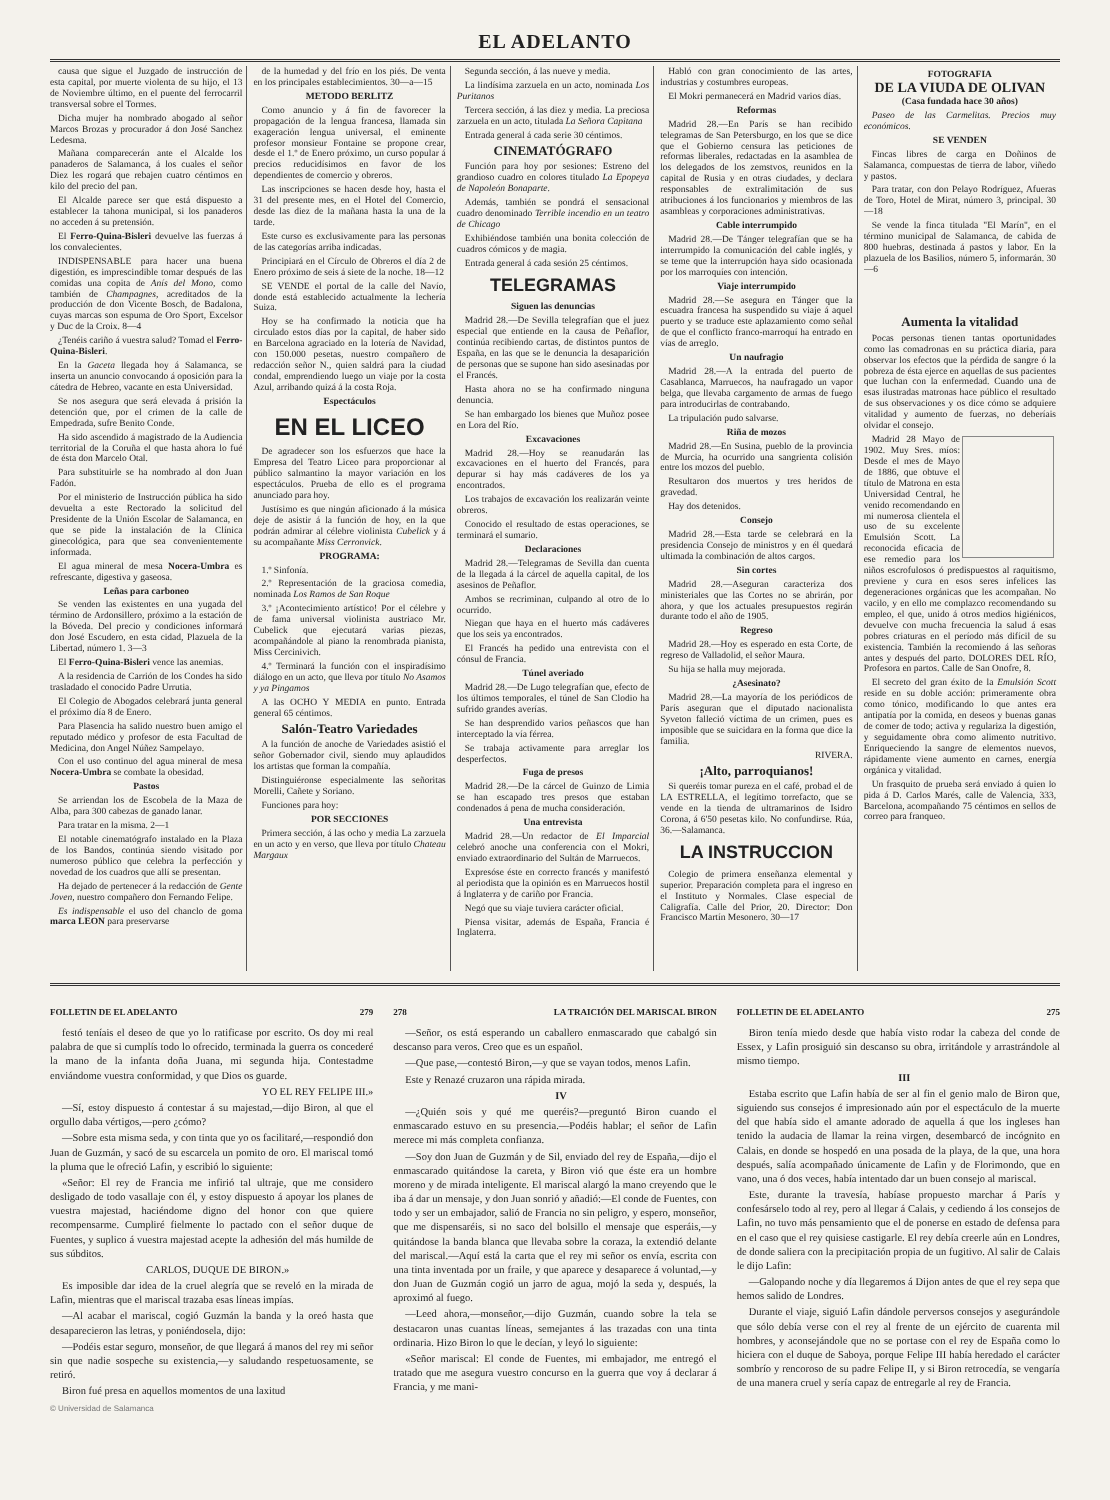EL ADELANTO
causa que sigue el Juzgado de instrucción de esta capital, por muerte violenta de su hijo, el 13 de Noviembre último, en el puente del ferrocarril transversal sobre el Tormes.
Dicha mujer ha nombrado abogado al señor Marcos Brozas y procurador á don José Sanchez Ledesma.
Mañana comparecerán ante el Alcalde los panaderos de Salamanca, á los cuales el señor Diez les rogará que rebajen cuatro céntimos en kilo del precio del pan.
El Alcalde parece ser que está dispuesto a establecer la tahona municipal, si los panaderos no acceden á su pretensión.
El Ferro-Quina-Bisleri devuelve las fuerzas á los convalecientes.
INDISPENSABLE para hacer una buena digestión, es imprescindible tomar después de las comidas una copita de Anís del Mono, como también de Champagnes, acreditados de la producción de don Vicente Bosch, de Badalona, cuyas marcas son espuma de Oro Sport, Excelsor y Duc de la Croix. 8—4
¿Tenéis cariño á vuestra salud? Tomad el Ferro-Quina-Bisleri.
En la Gaceta llegada hoy á Salamanca, se inserta un anuncio convocando á oposición para la cátedra de Hebreo, vacante en esta Universidad.
Se nos asegura que será elevada á prisión la detención que, por el crimen de la calle de Empedrada, sufre Benito Conde.
Ha sido ascendido á magistrado de la Audiencia territorial de la Coruña el que hasta ahora lo fué de ésta don Marcelo Otal.
Para substituirle se ha nombrado al don Juan Fadón.
Por el ministerio de Instrucción pública ha sido devuelta a este Rectorado la solicitud del Presidente de la Unión Escolar de Salamanca, en que se pide la instalación de la Clínica ginecológica, para que sea convenientemente informada.
El agua mineral de mesa Nocera-Umbra es refrescante, digestiva y gaseosa.
Leñas para carboneo
Se venden las existentes en una yugada del término de Ardonsillero, próximo a la estación de la Bóveda. Del precio y condiciones informará don José Escudero, en esta cidad, Plazuela de la Libertad, número 1. 3—3
El Ferro-Quina-Bisleri vence las anemias.
A la residencia de Carrión de los Condes ha sido trasladado el conocido Padre Urrutia.
El Colegio de Abogados celebrará junta general el próximo día 8 de Enero.
Para Plasencia ha salido nuestro buen amigo el reputado médico y profesor de esta Facultad de Medicina, don Angel Núñez Sampelayo.
Con el uso continuo del agua mineral de mesa Nocera-Umbra se combate la obesidad.
Pastos
Se arriendan los de Escobela de la Maza de Alba, para 300 cabezas de ganado lanar.
Para tratar en la misma. 2—1
El notable cinematógrafo instalado en la Plaza de los Bandos, continúa siendo visitado por numeroso público que celebra la perfección y novedad de los cuadros que allí se presentan.
Ha dejado de pertenecer á la redacción de Gente Joven, nuestro compañero don Fernando Felipe.
Es indispensable el uso del chanclo de goma marca LEON para preservarse
de la humedad y del frío en los piés. De venta en los principales establecimientos. 30—a—15
METODO BERLITZ
Como anuncio y á fin de favorecer la propagación de la lengua francesa, llamada sin exageración lengua universal, el eminente profesor monsieur Fontaine se propone crear, desde el 1.º de Enero próximo, un curso popular á precios reducidísimos en favor de los dependientes de comercio y obreros.
Las inscripciones se hacen desde hoy, hasta el 31 del presente mes, en el Hotel del Comercio, desde las diez de la mañana hasta la una de la tarde.
Este curso es exclusivamente para las personas de las categorías arriba indicadas.
Principiará en el Círculo de Obreros el día 2 de Enero próximo de seis á siete de la noche. 18—12
SE VENDE el portal de la calle del Navío, donde está establecido actualmente la lechería Suiza.
Hoy se ha confirmado la noticia que ha circulado estos días por la capital, de haber sido en Barcelona agraciado en la lotería de Navidad, con 150.000 pesetas, nuestro compañero de redacción señor N., quien saldrá para la ciudad condal, emprendiendo luego un viaje por la costa Azul, arribando quizá á la costa Roja.
Espectáculos
EN EL LICEO
De agradecer son los esfuerzos que hace la Empresa del Teatro Liceo para proporcionar al público salmantino la mayor variación en los espectáculos. Prueba de ello es el programa anunciado para hoy.
Justísimo es que ningún aficionado á la música deje de asistir á la función de hoy, en la que podrán admirar al célebre violinista Cubelick y á su acompañante Miss Cerronvick.
PROGRAMA:
1.º Sinfonía.
2.º Representación de la graciosa comedia, nominada Los Ramos de San Roque
3.º ¡Acontecimiento artístico! Por el célebre y de fama universal violinista austriaco Mr. Cubelick que ejecutará varias piezas, acompañándole al piano la renombrada pianista, Miss Cercinivich.
4.º Terminará la función con el inspiradísimo diálogo en un acto, que lleva por título No Asamos y ya Pingamos
A las OCHO Y MEDIA en punto. Entrada general 65 céntimos.
Salón-Teatro Variedades
A la función de anoche de Variedades asistió el señor Gobernador civil, siendo muy aplaudidos los artistas que forman la compañía.
Distinguiéronse especialmente las señoritas Morelli, Cañete y Soriano.
Funciones para hoy:
POR SECCIONES
Primera sección, á las ocho y media La zarzuela en un acto y en verso, que lleva por título Chateau Margaux
Segunda sección, á las nueve y media.
La lindísima zarzuela en un acto, nominada Los Puritanos
Tercera sección, á las diez y media. La preciosa zarzuela en un acto, titulada La Señora Capitana
Entrada general á cada serie 30 céntimos.
CINEMATÓGRAFO
Función para hoy por sesiones: Estreno del grandioso cuadro en colores titulado La Epopeya de Napoleón Bonaparte.
Además, también se pondrá el sensacional cuadro denominado Terrible incendio en un teatro de Chicago
Exhibiéndose también una bonita colección de cuadros cómicos y de magia.
Entrada general á cada sesión 25 céntimos.
TELEGRAMAS
Siguen las denuncias
Madrid 28.—De Sevilla telegrafían que el juez especial que entiende en la causa de Peñaflor, continúa recibiendo cartas, de distintos puntos de España, en las que se le denuncia la desaparición de personas que se supone han sido asesinadas por el Francés.
Hasta ahora no se ha confirmado ninguna denuncia.
Se han embargado los bienes que Muñoz posee en Lora del Río.
Excavaciones
Madrid 28.—Hoy se reanudarán las excavaciones en el huerto del Francés, para depurar si hay más cadáveres de los ya encontrados.
Los trabajos de excavación los realizarán veinte obreros.
Conocido el resultado de estas operaciones, se terminará el sumario.
Declaraciones
Madrid 28.—Telegramas de Sevilla dan cuenta de la llegada á la cárcel de aquella capital, de los asesinos de Peñaflor.
Ambos se recriminan, culpando al otro de lo ocurrido.
Niegan que haya en el huerto más cadáveres que los seis ya encontrados.
El Francés ha pedido una entrevista con el cónsul de Francia.
Túnel averiado
Madrid 28.—De Lugo telegrafían que, efecto de los últimos temporales, el túnel de San Clodio ha sufrido grandes averías.
Se han desprendido varios peñascos que han interceptado la vía férrea.
Se trabaja activamente para arreglar los desperfectos.
Fuga de presos
Madrid 28.—De la cárcel de Guinzo de Limia se han escapado tres presos que estaban condenados á pena de mucha consideración.
Una entrevista
Madrid 28.—Un redactor de El Imparcial celebró anoche una conferencia con el Mokri, enviado extraordinario del Sultán de Marruecos.
Expresóse éste en correcto francés y manifestó al periodista que la opinión es en Marruecos hostil á Inglaterra y de cariño por Francia.
Negó que su viaje tuviera carácter oficial.
Piensa visitar, además de España, Francia é Inglaterra.
Habló con gran conocimiento de las artes, industrias y costumbres europeas.
El Mokri permanecerá en Madrid varios días.
Reformas
Madrid 28.—En París se han recibido telegramas de San Petersburgo, en los que se dice que el Gobierno censura las peticiones de reformas liberales, redactadas en la asamblea de los delegados de los zemstvos, reunidos en la capital de Rusia y en otras ciudades, y declara responsables de extralimitación de sus atribuciones á los funcionarios y miembros de las asambleas y corporaciones administrativas.
Cable interrumpido
Madrid 28.—De Tánger telegrafían que se ha interrumpido la comunicación del cable inglés, y se teme que la interrupción haya sido ocasionada por los marroquíes con intención.
Viaje interrumpido
Madrid 28.—Se asegura en Tánger que la escuadra francesa ha suspendido su viaje á aquel puerto y se traduce este aplazamiento como señal de que el conflicto franco-marroquí ha entrado en vías de arreglo.
Un naufragio
Madrid 28.—A la entrada del puerto de Casablanca, Marruecos, ha naufragado un vapor belga, que llevaba cargamento de armas de fuego para introducirlas de contrabando.
La tripulación pudo salvarse.
Riña de mozos
Madrid 28.—En Susina, pueblo de la provincia de Murcia, ha ocurrido una sangrienta colisión entre los mozos del pueblo.
Resultaron dos muertos y tres heridos de gravedad.
Hay dos detenidos.
Consejo
Madrid 28.—Esta tarde se celebrará en la presidencia Consejo de ministros y en él quedará ultimada la combinación de altos cargos.
Sin cortes
Madrid 28.—Aseguran caracteriza dos ministeriales que las Cortes no se abrirán, por ahora, y que los actuales presupuestos regirán durante todo el año de 1905.
Regreso
Madrid 28.—Hoy es esperado en esta Corte, de regreso de Valladolid, el señor Maura.
Su hija se halla muy mejorada.
¿Asesinato?
Madrid 28.—La mayoría de los periódicos de París aseguran que el diputado nacionalista Syveton falleció víctima de un crimen, pues es imposible que se suicidara en la forma que dice la familia.
RIVERA.
¡Alto, parroquianos!
Si queréis tomar pureza en el café, probad el de LA ESTRELLA, el legítimo torrefacto, que se vende en la tienda de ultramarinos de Isidro Corona, á 6'50 pesetas kilo. No confundirse. Rúa, 36.—Salamanca.
LA INSTRUCCION
Colegio de primera enseñanza elemental y superior. Preparación completa para el ingreso en el Instituto y Normales. Clase especial de Caligrafía. Calle del Prior, 20. Director: Don Francisco Martín Mesonero. 30—17
FOTOGRAFIA
DE LA VIUDA DE OLIVAN
(Casa fundada hace 30 años)
Paseo de las Carmelitas. Precios muy económicos.
SE VENDEN
Fincas libres de carga en Doñinos de Salamanca, compuestas de tierra de labor, viñedo y pastos.
Para tratar, con don Pelayo Rodríguez, Afueras de Toro, Hotel de Mirat, número 3, principal. 30—18
Se vende la finca titulada "El Marín", en el término municipal de Salamanca, de cabida de 800 huebras, destinada á pastos y labor. En la plazuela de los Basilios, número 5, informarán. 30—6
Aumenta la vitalidad
Pocas personas tienen tantas oportunidades como las comadronas en su práctica diaria, para observar los efectos que la pérdida de sangre ó la pobreza de ésta ejerce en aquellas de sus pacientes que luchan con la enfermedad. Cuando una de esas ilustradas matronas hace público el resultado de sus observaciones y os dice cómo se adquiere vitalidad y aumento de fuerzas, no deberíais olvidar el consejo.
Madrid 28 Mayo de 1902. Muy Sres. míos: Desde el mes de Mayo de 1886, que obtuve el título de Matrona en esta Universidad Central, he venido recomendando en mi numerosa clientela el uso de su excelente Emulsión Scott. La reconocida eficacia de ese remedio para los niños escrofulosos ó predispuestos al raquitismo, previene y cura en esos seres infelices las degeneraciones orgánicas que les acompañan. No vacilo, y en ello me complazco recomendando su empleo, el que, unido á otros medios higiénicos, devuelve con mucha frecuencia la salud á esas pobres criaturas en el período más difícil de su existencia. También la recomiendo á las señoras antes y después del parto. DOLORES DEL RÍO, Profesora en partos. Calle de San Onofre, 8.
El secreto del gran éxito de la Emulsión Scott reside en su doble acción: primeramente obra como tónico, modificando lo que antes era antipatía por la comida, en deseos y buenas ganas de comer de todo; activa y regulariza la digestión, y seguidamente obra como alimento nutritivo. Enriqueciendo la sangre de elementos nuevos, rápidamente viene aumento en carnes, energía orgánica y vitalidad.
Un frasquito de prueba será enviado á quien lo pida á D. Carlos Marés, calle de Valencia, 333, Barcelona, acompañando 75 céntimos en sellos de correo para franqueo.
FOLLETIN DE EL ADELANTO 279
festó teníais el deseo de que yo lo ratificase por escrito. Os doy mi real palabra de que si cumplís todo lo ofrecido, terminada la guerra os concederé la mano de la infanta doña Juana, mi segunda hija. Contestadme enviándome vuestra conformidad, y que Dios os guarde.
YO EL REY FELIPE III.»
—Sí, estoy dispuesto á contestar á su majestad,—dijo Biron, al que el orgullo daba vértigos,—pero ¿cómo?
—Sobre esta misma seda, y con tinta que yo os facilitaré,—respondió don Juan de Guzmán, y sacó de su escarcela un pomito de oro. El mariscal tomó la pluma que le ofreció Lafin, y escribió lo siguiente:
«Señor: El rey de Francia me infirió tal ultraje, que me considero desligado de todo vasallaje con él, y estoy dispuesto á apoyar los planes de vuestra majestad, haciéndome digno del honor con que quiere recompensarme. Cumpliré fielmente lo pactado con el señor duque de Fuentes, y suplico á vuestra majestad acepte la adhesión del más humilde de sus súbditos.
CARLOS, DUQUE DE BIRON.»
Es imposible dar idea de la cruel alegría que se reveló en la mirada de Lafin, mientras que el mariscal trazaba esas líneas impías.
—Al acabar el mariscal, cogió Guzmán la banda y la oreó hasta que desaparecieron las letras, y poniéndosela, dijo:
—Podéis estar seguro, monseñor, de que llegará á manos del rey mi señor sin que nadie sospeche su existencia,—y saludando respetuosamente, se retiró.
Biron fué presa en aquellos momentos de una laxitud
278 LA TRAICIÓN DEL MARISCAL BIRON
—Señor, os está esperando un caballero enmascarado que cabalgó sin descanso para veros. Creo que es un español.
—Que pase,—contestó Biron,—y que se vayan todos, menos Lafin.
Este y Renazé cruzaron una rápida mirada.
IV
—¿Quién sois y qué me queréis?—preguntó Biron cuando el enmascarado estuvo en su presencia.—Podéis hablar; el señor de Lafin merece mi más completa confianza.
—Soy don Juan de Guzmán y de Sil, enviado del rey de España,—dijo el enmascarado quitándose la careta, y Biron vió que éste era un hombre moreno y de mirada inteligente. El mariscal alargó la mano creyendo que le iba á dar un mensaje, y don Juan sonrió y añadió:—El conde de Fuentes, con todo y ser un embajador, salió de Francia no sin peligro, y espero, monseñor, que me dispensaréis, si no saco del bolsillo el mensaje que esperáis,—y quitándose la banda blanca que llevaba sobre la coraza, la extendió delante del mariscal.—Aquí está la carta que el rey mi señor os envía, escrita con una tinta inventada por un fraile, y que aparece y desaparece á voluntad,—y don Juan de Guzmán cogió un jarro de agua, mojó la seda y, después, la aproximó al fuego.
—Leed ahora,—monseñor,—dijo Guzmán, cuando sobre la tela se destacaron unas cuantas líneas, semejantes á las trazadas con una tinta ordinaria. Hizo Biron lo que le decían, y leyó lo siguiente:
«Señor mariscal: El conde de Fuentes, mi embajador, me entregó el tratado que me asegura vuestro concurso en la guerra que voy á declarar á Francia, y me mani-
FOLLETIN DE EL ADELANTO 275
Biron tenía miedo desde que había visto rodar la cabeza del conde de Essex, y Lafin prosiguió sin descanso su obra, irritándole y arrastrándole al mismo tiempo.
III
Estaba escrito que Lafin había de ser al fin el genio malo de Biron que, siguiendo sus consejos é impresionado aún por el espectáculo de la muerte del que había sido el amante adorado de aquella á que los ingleses han tenido la audacia de llamar la reina virgen, desembarcó de incógnito en Calais, en donde se hospedó en una posada de la playa, de la que, una hora después, salía acompañado únicamente de Lafin y de Florimondo, que en vano, una ó dos veces, había intentado dar un buen consejo al mariscal.
Este, durante la travesía, habíase propuesto marchar á París y confesárselo todo al rey, pero al llegar á Calais, y cediendo á los consejos de Lafin, no tuvo más pensamiento que el de ponerse en estado de defensa para en el caso que el rey quisiese castigarle. El rey debía creerle aún en Londres, de donde saliera con la precipitación propia de un fugitivo. Al salir de Calais le dijo Lafin:
—Galopando noche y día llegaremos á Dijon antes de que el rey sepa que hemos salido de Londres.
Durante el viaje, siguió Lafin dándole perversos consejos y asegurándole que sólo debía verse con el rey al frente de un ejército de cuarenta mil hombres, y aconsejándole que no se portase con el rey de España como lo hiciera con el duque de Saboya, porque Felipe III había heredado el carácter sombrío y rencoroso de su padre Felipe II, y si Biron retrocedía, se vengaría de una manera cruel y sería capaz de entregarle al rey de Francia.
© Universidad de Salamanca